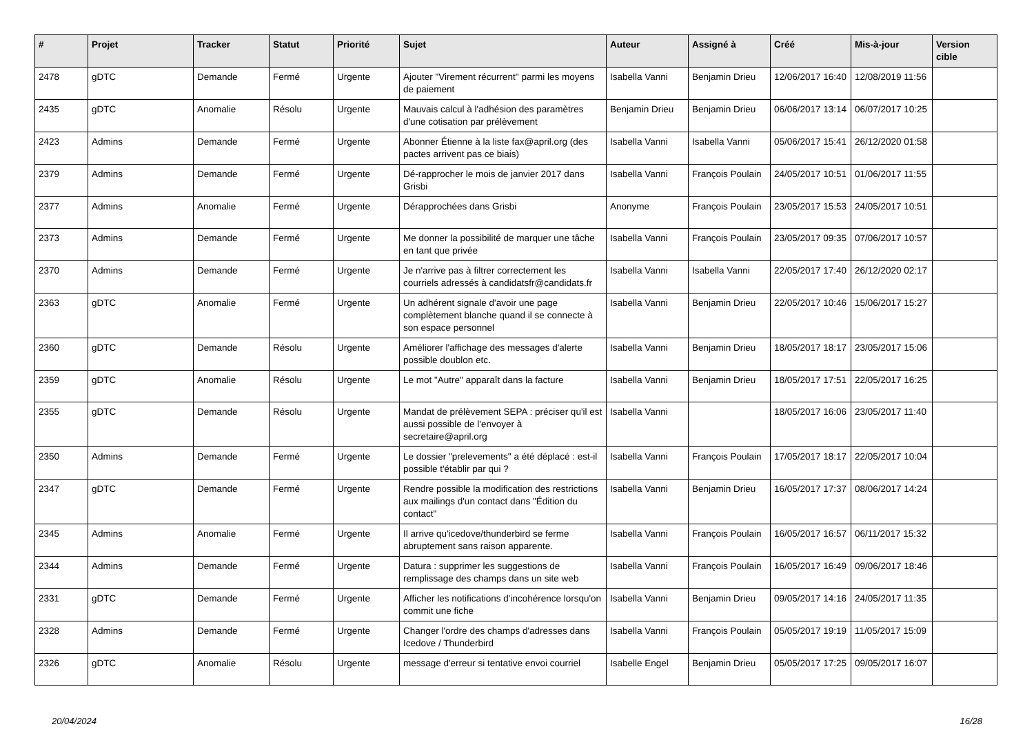| # | Projet | Tracker | Statut | Priorité | Sujet | Auteur | Assigné à | Créé | Mis-à-jour | Version cible |
| --- | --- | --- | --- | --- | --- | --- | --- | --- | --- | --- |
| 2478 | gDTC | Demande | Fermé | Urgente | Ajouter "Virement récurrent" parmi les moyens de paiement | Isabella Vanni | Benjamin Drieu | 12/06/2017 16:40 | 12/08/2019 11:56 | |
| 2435 | gDTC | Anomalie | Résolu | Urgente | Mauvais calcul à l'adhésion des paramètres d'une cotisation par prélèvement | Benjamin Drieu | Benjamin Drieu | 06/06/2017 13:14 | 06/07/2017 10:25 | |
| 2423 | Admins | Demande | Fermé | Urgente | Abonner Étienne à la liste fax@april.org (des pactes arrivent pas ce biais) | Isabella Vanni | Isabella Vanni | 05/06/2017 15:41 | 26/12/2020 01:58 | |
| 2379 | Admins | Demande | Fermé | Urgente | Dé-rapprocher le mois de janvier 2017 dans Grisbi | Isabella Vanni | François Poulain | 24/05/2017 10:51 | 01/06/2017 11:55 | |
| 2377 | Admins | Anomalie | Fermé | Urgente | Dérapprochées dans Grisbi | Anonyme | François Poulain | 23/05/2017 15:53 | 24/05/2017 10:51 | |
| 2373 | Admins | Demande | Fermé | Urgente | Me donner la possibilité de marquer une tâche en tant que privée | Isabella Vanni | François Poulain | 23/05/2017 09:35 | 07/06/2017 10:57 | |
| 2370 | Admins | Demande | Fermé | Urgente | Je n'arrive pas à filtrer correctement les courriels adressés à candidatsfr@candidats.fr | Isabella Vanni | Isabella Vanni | 22/05/2017 17:40 | 26/12/2020 02:17 | |
| 2363 | gDTC | Anomalie | Fermé | Urgente | Un adhérent signale d'avoir une page complètement blanche quand il se connecte à son espace personnel | Isabella Vanni | Benjamin Drieu | 22/05/2017 10:46 | 15/06/2017 15:27 | |
| 2360 | gDTC | Demande | Résolu | Urgente | Améliorer l'affichage des messages d'alerte possible doublon etc. | Isabella Vanni | Benjamin Drieu | 18/05/2017 18:17 | 23/05/2017 15:06 | |
| 2359 | gDTC | Anomalie | Résolu | Urgente | Le mot "Autre" apparaît dans la facture | Isabella Vanni | Benjamin Drieu | 18/05/2017 17:51 | 22/05/2017 16:25 | |
| 2355 | gDTC | Demande | Résolu | Urgente | Mandat de prélèvement SEPA : préciser qu'il est aussi possible de l'envoyer à secretaire@april.org | Isabella Vanni | | 18/05/2017 16:06 | 23/05/2017 11:40 | |
| 2350 | Admins | Demande | Fermé | Urgente | Le dossier "prelevements" a été déplacé : est-il possible t'établir par qui ? | Isabella Vanni | François Poulain | 17/05/2017 18:17 | 22/05/2017 10:04 | |
| 2347 | gDTC | Demande | Fermé | Urgente | Rendre possible la modification des restrictions aux mailings d'un contact dans "Édition du contact" | Isabella Vanni | Benjamin Drieu | 16/05/2017 17:37 | 08/06/2017 14:24 | |
| 2345 | Admins | Anomalie | Fermé | Urgente | Il arrive qu'icedove/thunderbird se ferme abruptement sans raison apparente. | Isabella Vanni | François Poulain | 16/05/2017 16:57 | 06/11/2017 15:32 | |
| 2344 | Admins | Demande | Fermé | Urgente | Datura : supprimer les suggestions de remplissage des champs dans un site web | Isabella Vanni | François Poulain | 16/05/2017 16:49 | 09/06/2017 18:46 | |
| 2331 | gDTC | Demande | Fermé | Urgente | Afficher les notifications d'incohérence lorsqu'on commit une fiche | Isabella Vanni | Benjamin Drieu | 09/05/2017 14:16 | 24/05/2017 11:35 | |
| 2328 | Admins | Demande | Fermé | Urgente | Changer l'ordre des champs d'adresses dans Icedove / Thunderbird | Isabella Vanni | François Poulain | 05/05/2017 19:19 | 11/05/2017 15:09 | |
| 2326 | gDTC | Anomalie | Résolu | Urgente | message d'erreur si tentative envoi courriel | Isabelle Engel | Benjamin Drieu | 05/05/2017 17:25 | 09/05/2017 16:07 | |
20/04/2024 16/28